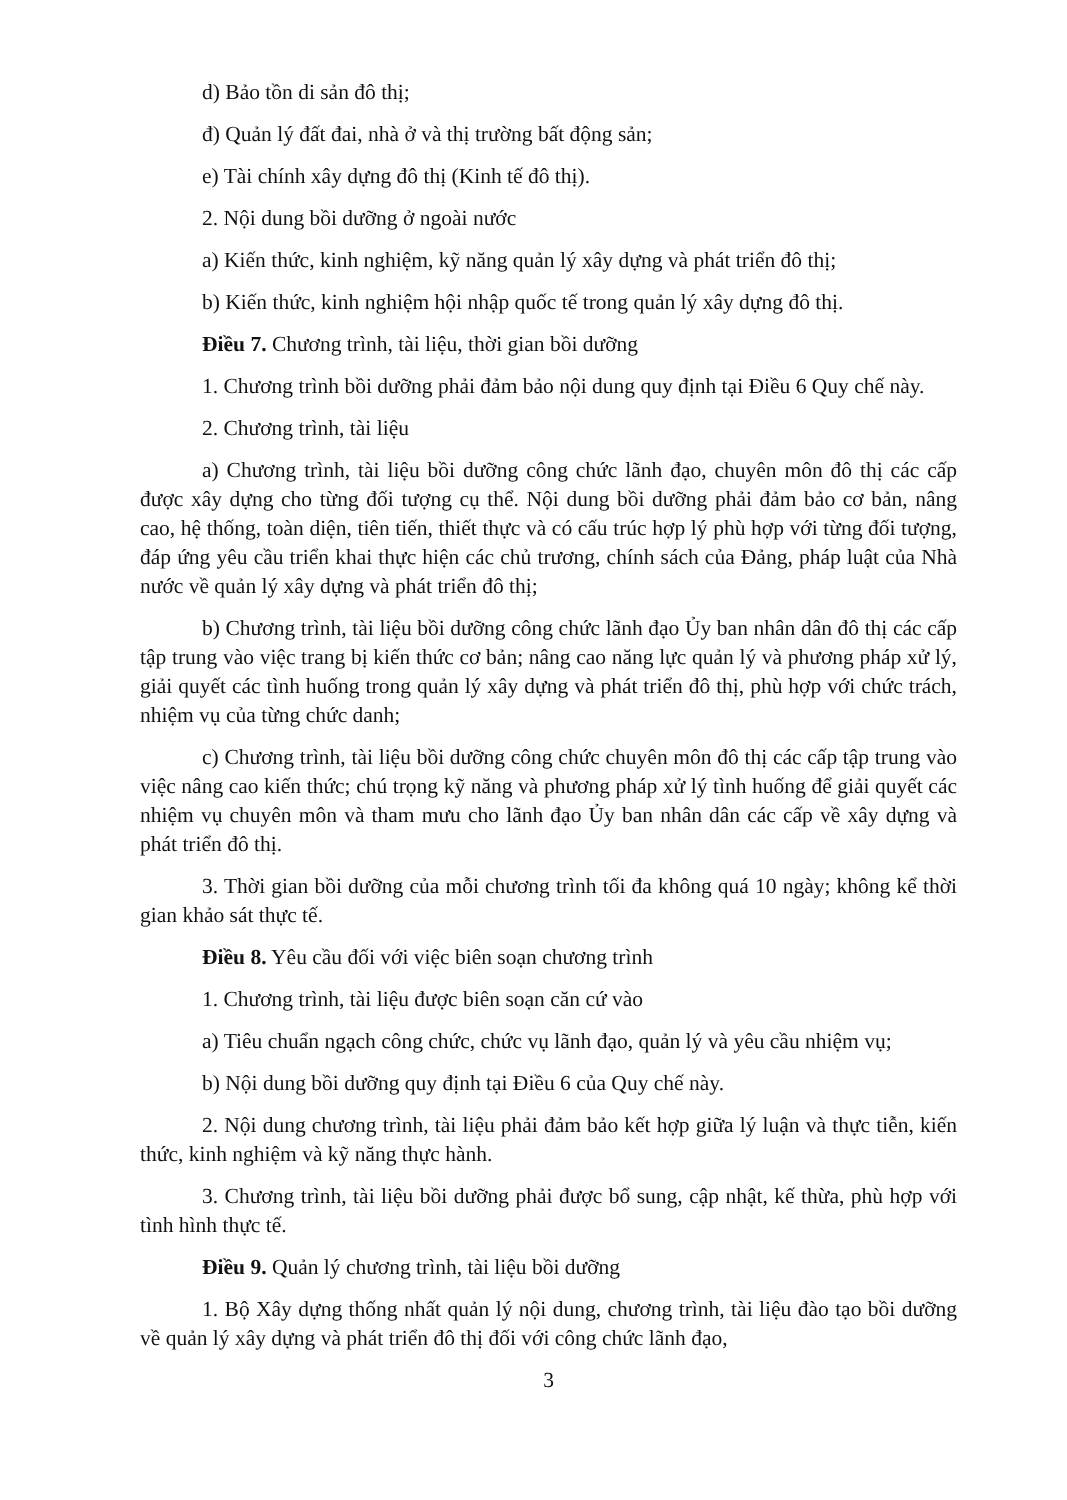d) Bảo tồn di sản đô thị;
đ) Quản lý đất đai, nhà ở và thị trường bất động sản;
e) Tài chính xây dựng đô thị (Kinh tế đô thị).
2. Nội dung bồi dưỡng ở ngoài nước
a) Kiến thức, kinh nghiệm, kỹ năng quản lý xây dựng và phát triển đô thị;
b) Kiến thức, kinh nghiệm hội nhập quốc tế trong quản lý xây dựng đô thị.
Điều 7. Chương trình, tài liệu, thời gian bồi dưỡng
1. Chương trình bồi dưỡng phải đảm bảo nội dung quy định tại Điều 6 Quy chế này.
2. Chương trình, tài liệu
a) Chương trình, tài liệu bồi dưỡng công chức lãnh đạo, chuyên môn đô thị các cấp được xây dựng cho từng đối tượng cụ thể. Nội dung bồi dưỡng phải đảm bảo cơ bản, nâng cao, hệ thống, toàn diện, tiên tiến, thiết thực và có cấu trúc hợp lý phù hợp với từng đối tượng, đáp ứng yêu cầu triển khai thực hiện các chủ trương, chính sách của Đảng, pháp luật của Nhà nước về quản lý xây dựng và phát triển đô thị;
b) Chương trình, tài liệu bồi dưỡng công chức lãnh đạo Ủy ban nhân dân đô thị các cấp tập trung vào việc trang bị kiến thức cơ bản; nâng cao năng lực quản lý và phương pháp xử lý, giải quyết các tình huống trong quản lý xây dựng và phát triển đô thị, phù hợp với chức trách, nhiệm vụ của từng chức danh;
c) Chương trình, tài liệu bồi dưỡng công chức chuyên môn đô thị các cấp tập trung vào việc nâng cao kiến thức; chú trọng kỹ năng và phương pháp xử lý tình huống để giải quyết các nhiệm vụ chuyên môn và tham mưu cho lãnh đạo Ủy ban nhân dân các cấp về xây dựng và phát triển đô thị.
3. Thời gian bồi dưỡng của mỗi chương trình tối đa không quá 10 ngày; không kể thời gian khảo sát thực tế.
Điều 8. Yêu cầu đối với việc biên soạn chương trình
1. Chương trình, tài liệu được biên soạn căn cứ vào
a) Tiêu chuẩn ngạch công chức, chức vụ lãnh đạo, quản lý và yêu cầu nhiệm vụ;
b) Nội dung bồi dưỡng quy định tại Điều 6 của Quy chế này.
2. Nội dung chương trình, tài liệu phải đảm bảo kết hợp giữa lý luận và thực tiễn, kiến thức, kinh nghiệm và kỹ năng thực hành.
3. Chương trình, tài liệu bồi dưỡng phải được bổ sung, cập nhật, kế thừa, phù hợp với tình hình thực tế.
Điều 9. Quản lý chương trình, tài liệu bồi dưỡng
1. Bộ Xây dựng thống nhất quản lý nội dung, chương trình, tài liệu đào tạo bồi dưỡng về quản lý xây dựng và phát triển đô thị đối với công chức lãnh đạo,
3